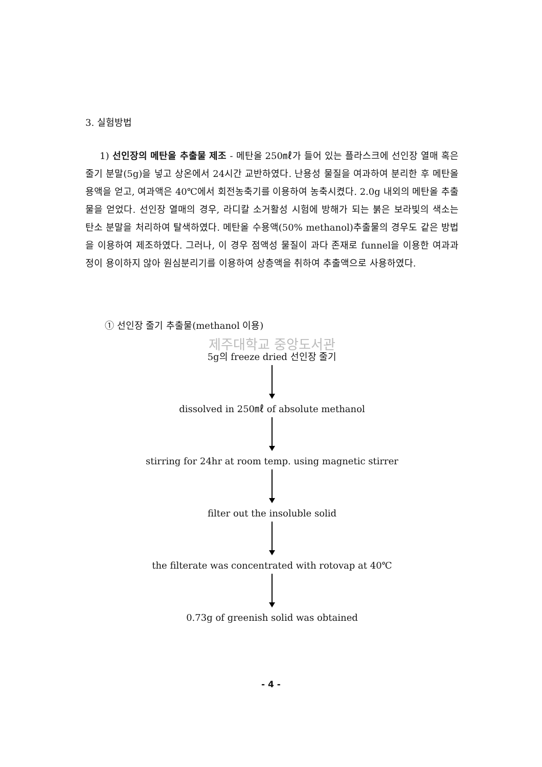3. 실험방법
1) 선인장의 메탄올 추출물 제조 - 메탄올 250㎖가 들어 있는 플라스크에 선인장 열매 혹은 줄기 분말(5g)을 넣고 상온에서 24시간 교반하였다. 난용성 물질을 여과하여 분리한 후 메탄올 용액을 얻고, 여과액은 40℃에서 회전농축기를 이용하여 농축시켰다. 2.0g 내외의 메탄올 추출물을 얻었다. 선인장 열매의 경우, 라디칼 소거활성 시험에 방해가 되는 붉은 보라빛의 색소는 탄소 분말을 처리하여 탈색하였다. 메탄올 수용액(50% methanol)추출물의 경우도 같은 방법을 이용하여 제조하였다. 그러나, 이 경우 점액성 물질이 과다 존재로 funnel을 이용한 여과과정이 용이하지 않아 원심분리기를 이용하여 상층액을 취하여 추출액으로 사용하였다.
① 선인장 줄기 추출물(methanol 이용)
제주대학교 중앙도서관
5g의 freeze dried 선인장 줄기
dissolved in 250㎖ of absolute methanol
stirring for 24hr at room temp. using magnetic stirrer
filter out the insoluble solid
the filterate was concentrated with rotovap at 40℃
0.73g of greenish solid was obtained
- 4 -